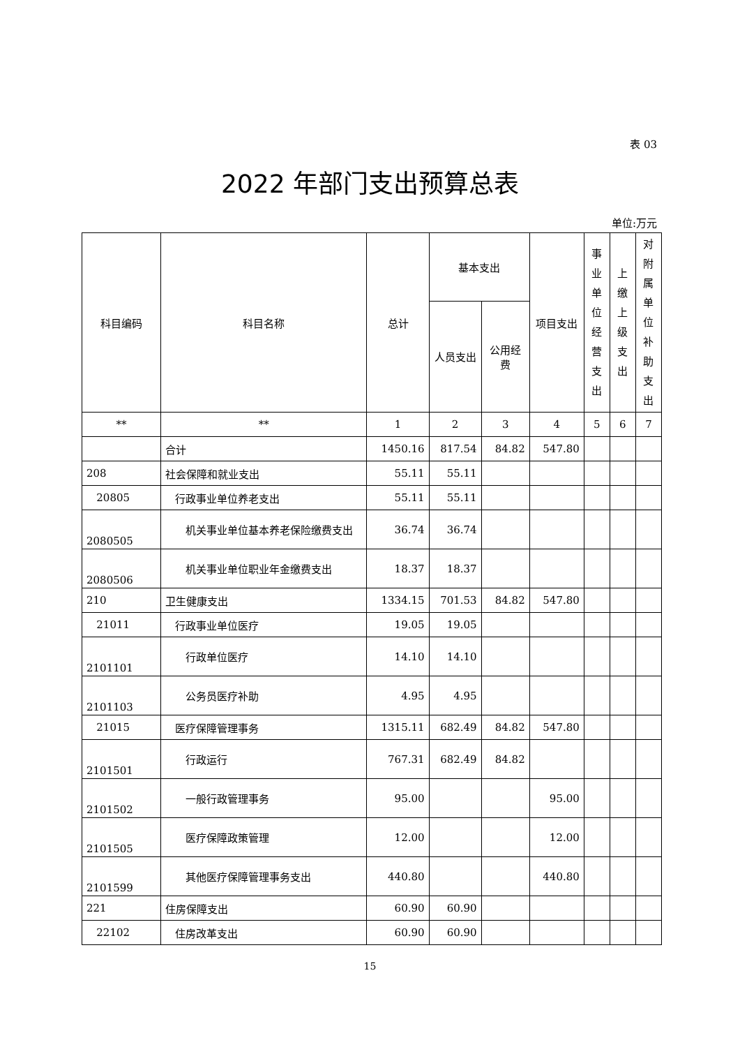表 03
2022 年部门支出预算总表
单位:万元
| 科目编码 | 科目名称 | 总计 | 基本支出 | | 项目支出 | 事业单位经营支出 | 上缴上级支出 | 对附属单位补助支出 |
| --- | --- | --- | --- | --- | --- | --- | --- | --- |
| | | | 人员支出 | 公用经费 | | | | |
| ** | ** | 1 | 2 | 3 | 4 | 5 | 6 | 7 |
| | 合计 | 1450.16 | 817.54 | 84.82 | 547.80 | | | |
| 208 | 社会保障和就业支出 | 55.11 | 55.11 | | | | | |
| 20805 | 行政事业单位养老支出 | 55.11 | 55.11 | | | | | |
| 2080505 | 机关事业单位基本养老保险缴费支出 | 36.74 | 36.74 | | | | | |
| 2080506 | 机关事业单位职业年金缴费支出 | 18.37 | 18.37 | | | | | |
| 210 | 卫生健康支出 | 1334.15 | 701.53 | 84.82 | 547.80 | | | |
| 21011 | 行政事业单位医疗 | 19.05 | 19.05 | | | | | |
| 2101101 | 行政单位医疗 | 14.10 | 14.10 | | | | | |
| 2101103 | 公务员医疗补助 | 4.95 | 4.95 | | | | | |
| 21015 | 医疗保障管理事务 | 1315.11 | 682.49 | 84.82 | 547.80 | | | |
| 2101501 | 行政运行 | 767.31 | 682.49 | 84.82 | | | | |
| 2101502 | 一般行政管理事务 | 95.00 | | | 95.00 | | | |
| 2101505 | 医疗保障政策管理 | 12.00 | | | 12.00 | | | |
| 2101599 | 其他医疗保障管理事务支出 | 440.80 | | | 440.80 | | | |
| 221 | 住房保障支出 | 60.90 | 60.90 | | | | | |
| 22102 | 住房改革支出 | 60.90 | 60.90 | | | | | |
15